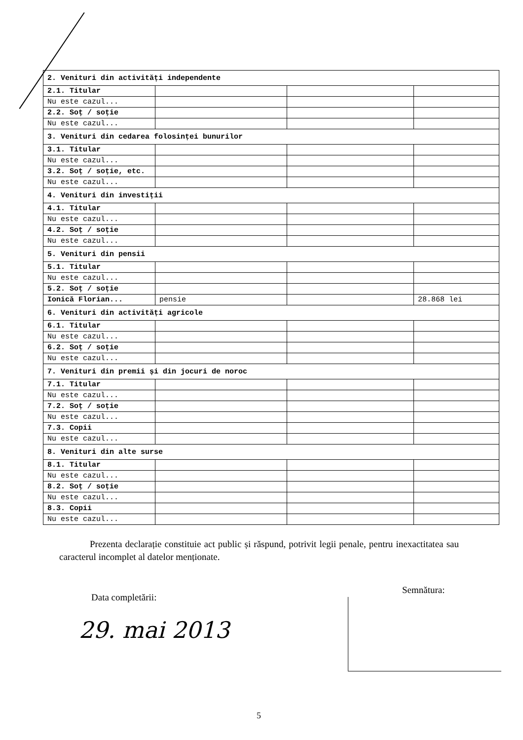| 2. Venituri din activități independente | | | |
| 2.1. Titular | | | |
| Nu este cazul... | | | |
| 2.2. Soț / soție | | | |
| Nu este cazul... | | | |
| 3. Venituri din cedarea folosinței bunurilor | | | |
| 3.1. Titular | | | |
| Nu este cazul... | | | |
| 3.2. Soț / soție, etc. | | | |
| Nu este cazul... | | | |
| 4. Venituri din investiții | | | |
| 4.1. Titular | | | |
| Nu este cazul... | | | |
| 4.2. Soț / soție | | | |
| Nu este cazul... | | | |
| 5. Venituri din pensii | | | |
| 5.1. Titular | | | |
| Nu este cazul... | | | |
| 5.2. Soț / soție | | | |
| Ionică Florian... | pensie | | 28.868 lei |
| 6. Venituri din activități agricole | | | |
| 6.1. Titular | | | |
| Nu este cazul... | | | |
| 6.2. Soț / soție | | | |
| Nu este cazul... | | | |
| 7. Venituri din premii și din jocuri de noroc | | | |
| 7.1. Titular | | | |
| Nu este cazul... | | | |
| 7.2. Soț / soție | | | |
| Nu este cazul... | | | |
| 7.3. Copii | | | |
| Nu este cazul... | | | |
| 8. Venituri din alte surse | | | |
| 8.1. Titular | | | |
| Nu este cazul... | | | |
| 8.2. Soț / soție | | | |
| Nu este cazul... | | | |
| 8.3. Copii | | | |
| Nu este cazul... | | | |
Prezenta declarație constituie act public și răspund, potrivit legii penale, pentru inexactitatea sau caracterul incomplet al datelor menționate.
Data completării:
29. mai 2013
Semnătura:
5